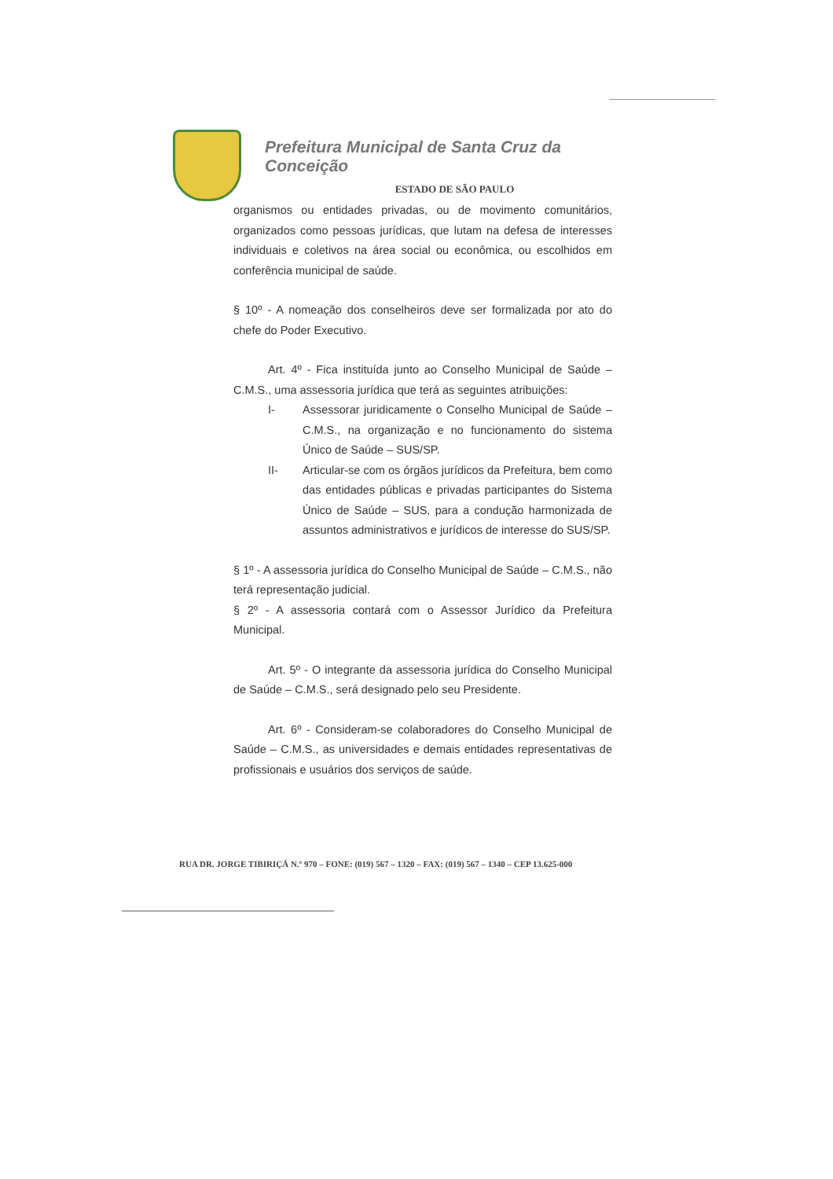Prefeitura Municipal de Santa Cruz da Conceição
ESTADO DE SÃO PAULO
organismos ou entidades privadas, ou de movimento comunitários, organizados como pessoas jurídicas, que lutam na defesa de interesses individuais e coletivos na área social ou econômica, ou escolhidos em conferência municipal de saúde.
§ 10º - A nomeação dos conselheiros deve ser formalizada por ato do chefe do Poder Executivo.
Art. 4º - Fica instituída junto ao Conselho Municipal de Saúde – C.M.S., uma assessoria jurídica que terá as seguintes atribuições:
I- Assessorar juridicamente o Conselho Municipal de Saúde – C.M.S., na organização e no funcionamento do sistema Único de Saúde – SUS/SP.
II- Articular-se com os órgãos jurídicos da Prefeitura, bem como das entidades públicas e privadas participantes do Sistema Único de Saúde – SUS, para a condução harmonizada de assuntos administrativos e jurídicos de interesse do SUS/SP.
§ 1º - A assessoria jurídica do Conselho Municipal de Saúde – C.M.S., não terá representação judicial.
§ 2º - A assessoria contará com o Assessor Jurídico da Prefeitura Municipal.
Art. 5º - O integrante da assessoria jurídica do Conselho Municipal de Saúde – C.M.S., será designado pelo seu Presidente.
Art. 6º - Consideram-se colaboradores do Conselho Municipal de Saúde – C.M.S., as universidades e demais entidades representativas de profissionais e usuários dos serviços de saúde.
RUA DR. JORGE TIBIRIÇÁ N.º 970 – FONE: (019) 567 – 1320 – FAX: (019) 567 – 1340 – CEP 13.625-000